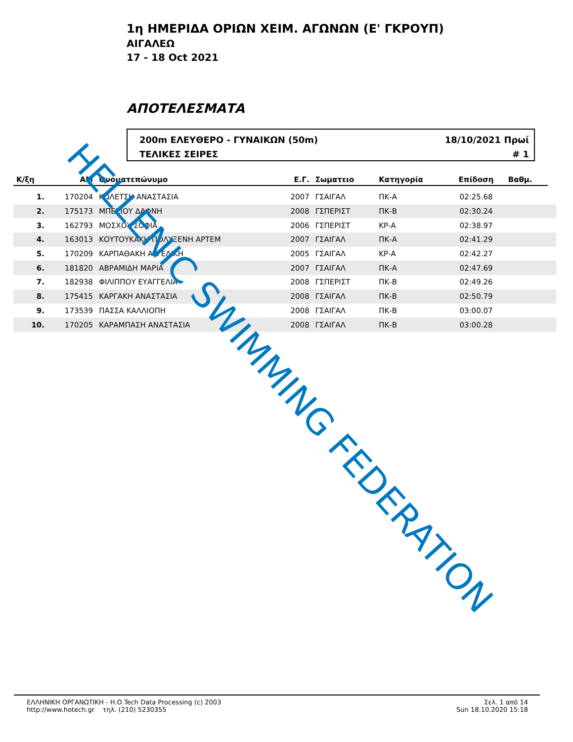1η ΗΜΕΡΙΔΑ ΟΡΙΩΝ ΧΕΙΜ. ΑΓΩΝΩΝ (Ε' ΓΚΡΟΥΠ)
ΑΙΓΑΛΕΩ
17 - 18 Oct 2021
ΑΠΟΤΕΛΕΣΜΑΤΑ
200m ΕΛΕΥΘΕΡΟ - ΓΥΝΑΙΚΩΝ (50m)
ΤΕΛΙΚΕΣ ΣΕΙΡΕΣ
18/10/2021 Πρωί
# 1
| Κ/ξη | ΑΜ | Ονοματεπώνυμο | Ε.Γ. | Σωματειο | Κατηγορία | Επίδοση | Βαθμ. | |
| --- | --- | --- | --- | --- | --- | --- | --- | --- |
| 1. | 170204 | ΚΩΛΕΤΣΗ ΑΝΑΣΤΑΣΙΑ | 2007 | ΓΣΑΙΓΑΛ | ΠΚ-Α | 02:25.68 | | |
| 2. | 175173 | ΜΠΕΣΙΟΥ ΔΑΦΝΗ | 2008 | ΓΣΠΕΡΙΣΤ | ΠΚ-Β | 02:30.24 | | |
| 3. | 162793 | ΜΟΣΧΟΥ ΣΟΦΙΑ | 2006 | ΓΣΠΕΡΙΣΤ | ΚΡ-Α | 02:38.97 | | |
| 4. | 163013 | ΚΟΥΤΟΥΚΑΚΗ ΠΟΛΥΞΕΝΗ ΑΡΤΕΜ | 2007 | ΓΣΑΙΓΑΛ | ΠΚ-Α | 02:41.29 | | |
| 5. | 170209 | ΚΑΡΠΑΘΑΚΗ ΑΓΓΕΛΙΚΗ | 2005 | ΓΣΑΙΓΑΛ | ΚΡ-Α | 02:42.27 | | |
| 6. | 181820 | ΑΒΡΑΜΙΔΗ ΜΑΡΙΑ | 2007 | ΓΣΑΙΓΑΛ | ΠΚ-Α | 02:47.69 | | |
| 7. | 182938 | ΦΙΛΙΠΠΟΥ ΕΥΑΓΓΕΛΙΑ | 2008 | ΓΣΠΕΡΙΣΤ | ΠΚ-Β | 02:49.26 | | |
| 8. | 175415 | ΚΑΡΓΑΚΗ ΑΝΑΣΤΑΣΙΑ | 2008 | ΓΣΑΙΓΑΛ | ΠΚ-Β | 02:50.79 | | |
| 9. | 173539 | ΠΑΣΣΑ ΚΑΛΛΙΟΠΗ | 2008 | ΓΣΑΙΓΑΛ | ΠΚ-Β | 03:00.07 | | |
| 10. | 170205 | ΚΑΡΑΜΠΑΣΗ ΑΝΑΣΤΑΣΙΑ | 2008 | ΓΣΑΙΓΑΛ | ΠΚ-Β | 03:00.28 | | |
ΕΛΛΗΝΙΚΗ ΟΡΓΑΝΩΤΙΚΗ - Η.Ο.Tech Data Processing (c) 2003
http://www.hotech.gr τηλ. (210) 5230355
Σελ. 1 από 14
Sun 18.10.2020 15:18
HELLENIC SWIMMING FEDERATION